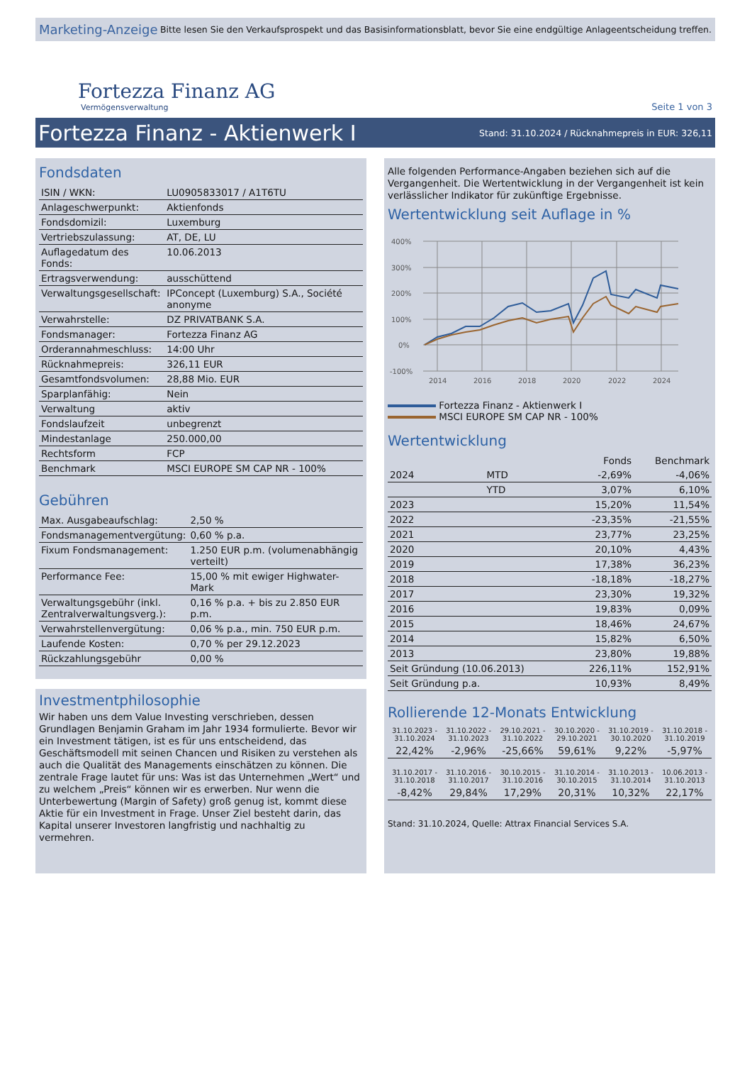Marketing-Anzeige Bitte lesen Sie den Verkaufsprospekt und das Basisinformationsblatt, bevor Sie eine endgültige Anlageentscheidung treffen.
Fortezza Finanz AG
Vermögensverwaltung
Seite 1 von 3
Fortezza Finanz - Aktienwerk I
Stand: 31.10.2024 / Rücknahmepreis in EUR: 326,11
Fondsdaten
| ISIN / WKN: | LU0905833017 / A1T6TU |
| Anlageschwerpunkt: | Aktienfonds |
| Fondsdomizil: | Luxemburg |
| Vertriebszulassung: | AT, DE, LU |
| Auflagedatum des Fonds: | 10.06.2013 |
| Ertragsverwendung: | ausschüttend |
| Verwaltungsgesellschaft: | IPConcept (Luxemburg) S.A., Société anonyme |
| Verwahrstelle: | DZ PRIVATBANK S.A. |
| Fondsmanager: | Fortezza Finanz AG |
| Orderannahmeschluss: | 14:00 Uhr |
| Rücknahmepreis: | 326,11 EUR |
| Gesamtfondsvolumen: | 28,88 Mio. EUR |
| Sparplanfähig: | Nein |
| Verwaltung | aktiv |
| Fondslaufzeit | unbegrenzt |
| Mindestanlage | 250.000,00 |
| Rechtsform | FCP |
| Benchmark | MSCI EUROPE SM CAP NR - 100% |
Gebühren
| Max. Ausgabeaufschlag: | 2,50 % |
| Fondsmanagementvergütung: | 0,60 % p.a. |
| Fixum Fondsmanagement: | 1.250 EUR p.m. (volumenabhängig verteilt) |
| Performance Fee: | 15,00 % mit ewiger Highwater-Mark |
| Verwaltungsgebühr (inkl. Zentralverwaltungsverg.): | 0,16 % p.a. + bis zu 2.850 EUR p.m. |
| Verwahrstellenvergütung: | 0,06 % p.a., min. 750 EUR p.m. |
| Laufende Kosten: | 0,70 % per 29.12.2023 |
| Rückzahlungsgebühr | 0,00 % |
Investmentphilosophie
Wir haben uns dem Value Investing verschrieben, dessen Grundlagen Benjamin Graham im Jahr 1934 formulierte. Bevor wir ein Investment tätigen, ist es für uns entscheidend, das Geschäftsmodell mit seinen Chancen und Risiken zu verstehen als auch die Qualität des Managements einschätzen zu können. Die zentrale Frage lautet für uns: Was ist das Unternehmen „Wert“ und zu welchem „Preis“ können wir es erwerben. Nur wenn die Unterbewertung (Margin of Safety) groß genug ist, kommt diese Aktie für ein Investment in Frage. Unser Ziel besteht darin, das Kapital unserer Investoren langfristig und nachhaltig zu vermehren.
Alle folgenden Performance-Angaben beziehen sich auf die Vergangenheit. Die Wertentwicklung in der Vergangenheit ist kein verlässlicher Indikator für zukünftige Ergebnisse.
Wertentwicklung seit Auflage in %
400%
300%
200%
100%
0%
-100%
2014
2016
2018
2020
2022
2024
Fortezza Finanz - Aktienwerk I
MSCI EUROPE SM CAP NR - 100%
Wertentwicklung
| | | Fonds | Benchmark |
| --- | --- | --- | --- |
| 2024 | MTD | -2,69% | -4,06% |
| | YTD | 3,07% | 6,10% |
| 2023 | | 15,20% | 11,54% |
| 2022 | | -23,35% | -21,55% |
| 2021 | | 23,77% | 23,25% |
| 2020 | | 20,10% | 4,43% |
| 2019 | | 17,38% | 36,23% |
| 2018 | | -18,18% | -18,27% |
| 2017 | | 23,30% | 19,32% |
| 2016 | | 19,83% | 0,09% |
| 2015 | | 18,46% | 24,67% |
| 2014 | | 15,82% | 6,50% |
| 2013 | | 23,80% | 19,88% |
| Seit Gründung (10.06.2013) | | 226,11% | 152,91% |
| Seit Gründung p.a. | | 10,93% | 8,49% |
Rollierende 12-Monats Entwicklung
| 31.10.2023 - 31.10.2024 | 31.10.2022 - 31.10.2023 | 29.10.2021 - 31.10.2022 | 30.10.2020 - 29.10.2021 | 31.10.2019 - 30.10.2020 | 31.10.2018 - 31.10.2019 |
| 22,42% | -2,96% | -25,66% | 59,61% | 9,22% | -5,97% |
| 31.10.2017 - 31.10.2018 | 31.10.2016 - 31.10.2017 | 30.10.2015 - 31.10.2016 | 31.10.2014 - 30.10.2015 | 31.10.2013 - 31.10.2014 | 10.06.2013 - 31.10.2013 |
| -8,42% | 29,84% | 17,29% | 20,31% | 10,32% | 22,17% |
Stand: 31.10.2024, Quelle: Attrax Financial Services S.A.